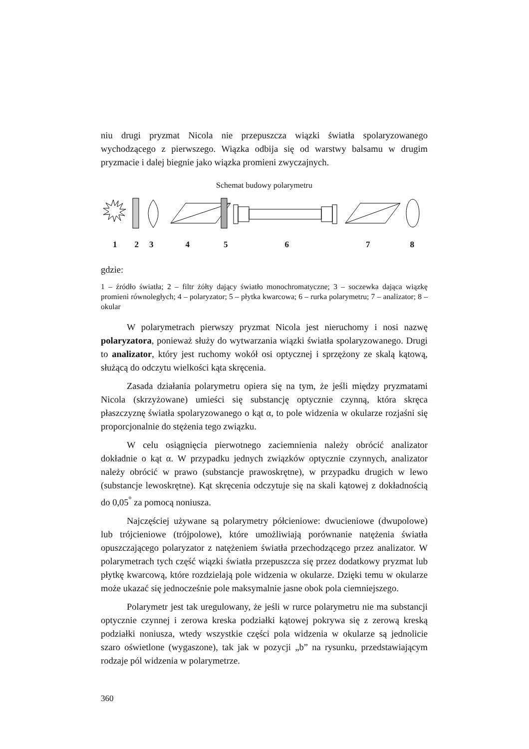niu drugi pryzmat Nicola nie przepuszcza wiązki światła spolaryzowanego wychodzącego z pierwszego. Wiązka odbija się od warstwy balsamu w drugim pryzmacie i dalej biegnie jako wiązka promieni zwyczajnych.
Schemat budowy polarymetru
12345678
gdzie:
1 – źródło światła; 2 – filtr żółty dający światło monochromatyczne; 3 – soczewka dająca wiązkę promieni równoległych; 4 – polaryzator; 5 – płytka kwarcowa; 6 – rurka polarymetru; 7 – analizator; 8 – okular
W polarymetrach pierwszy pryzmat Nicola jest nieruchomy i nosi nazwę polaryzatora, ponieważ służy do wytwarzania wiązki światła spolaryzowanego. Drugi to analizator, który jest ruchomy wokół osi optycznej i sprzężony ze skalą kątową, służącą do odczytu wielkości kąta skręcenia.
Zasada działania polarymetru opiera się na tym, że jeśli między pryzmatami Nicola (skrzyżowane) umieści się substancję optycznie czynną, która skręca płaszczyznę światła spolaryzowanego o kąt α, to pole widzenia w okularze rozjaśni się proporcjonalnie do stężenia tego związku.
W celu osiągnięcia pierwotnego zaciemnienia należy obrócić analizator dokładnie o kąt α. W przypadku jednych związków optycznie czynnych, analizator należy obrócić w prawo (substancje prawoskrętne), w przypadku drugich w lewo (substancje lewoskrętne). Kąt skręcenia odczytuje się na skali kątowej z dokładnością do 0,05<sup>°</sup> za pomocą noniusza.
Najczęściej używane są polarymetry półcieniowe: dwucieniowe (dwupolowe) lub trójcieniowe (trójpolowe), które umożliwiają porównanie natężenia światła opuszczającego polaryzator z natężeniem światła przechodzącego przez analizator. W polarymetrach tych część wiązki światła przepuszcza się przez dodatkowy pryzmat lub płytkę kwarcową, które rozdzielają pole widzenia w okularze. Dzięki temu w okularze może ukazać się jednocześnie pole maksymalnie jasne obok pola ciemniejszego.
Polarymetr jest tak uregulowany, że jeśli w rurce polarymetru nie ma substancji optycznie czynnej i zerowa kreska podziałki kątowej pokrywa się z zerową kreską podziałki noniusza, wtedy wszystkie części pola widzenia w okularze są jednolicie szaro oświetlone (wygaszone), tak jak w pozycji „b” na rysunku, przedstawiającym rodzaje pól widzenia w polarymetrze.
360